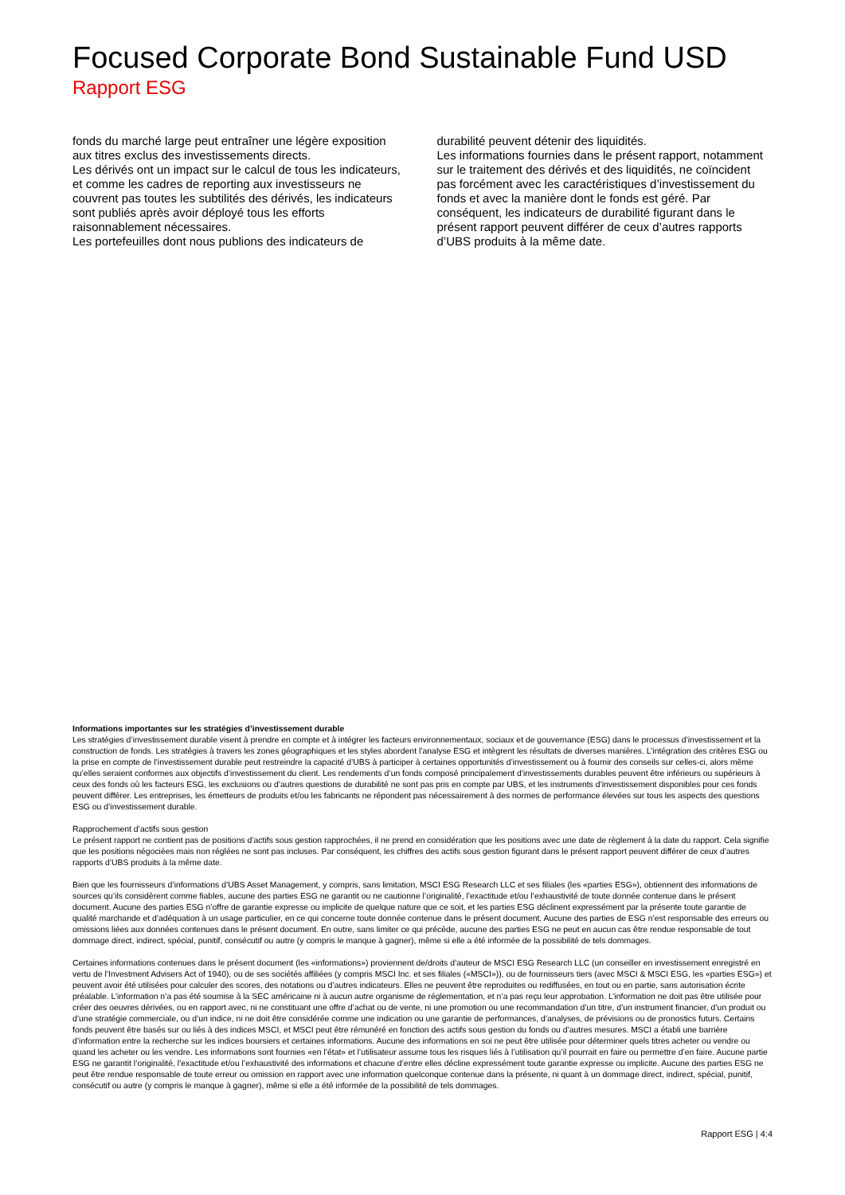Focused Corporate Bond Sustainable Fund USD
Rapport ESG
fonds du marché large peut entraîner une légère exposition aux titres exclus des investissements directs.
Les dérivés ont un impact sur le calcul de tous les indicateurs, et comme les cadres de reporting aux investisseurs ne couvrent pas toutes les subtilités des dérivés, les indicateurs sont publiés après avoir déployé tous les efforts raisonnablement nécessaires.
Les portefeuilles dont nous publions des indicateurs de
durabilité peuvent détenir des liquidités.
Les informations fournies dans le présent rapport, notamment sur le traitement des dérivés et des liquidités, ne coïncident pas forcément avec les caractéristiques d’investissement du fonds et avec la manière dont le fonds est géré. Par conséquent, les indicateurs de durabilité figurant dans le présent rapport peuvent différer de ceux d’autres rapports d’UBS produits à la même date.
Informations importantes sur les stratégies d’investissement durable
Les stratégies d’investissement durable visent à prendre en compte et à intégrer les facteurs environnementaux, sociaux et de gouvernance (ESG) dans le processus d’investissement et la construction de fonds. Les stratégies à travers les zones géographiques et les styles abordent l’analyse ESG et intègrent les résultats de diverses manières. L’intégration des critères ESG ou la prise en compte de l’investissement durable peut restreindre la capacité d’UBS à participer à certaines opportunités d’investissement ou à fournir des conseils sur celles-ci, alors même qu’elles seraient conformes aux objectifs d’investissement du client. Les rendements d’un fonds composé principalement d’investissements durables peuvent être inférieurs ou supérieurs à ceux des fonds où les facteurs ESG, les exclusions ou d’autres questions de durabilité ne sont pas pris en compte par UBS, et les instruments d’investissement disponibles pour ces fonds peuvent différer. Les entreprises, les émetteurs de produits et/ou les fabricants ne répondent pas nécessairement à des normes de performance élevées sur tous les aspects des questions ESG ou d’investissement durable.
Rapprochement d’actifs sous gestion
Le présent rapport ne contient pas de positions d’actifs sous gestion rapprochées, il ne prend en considération que les positions avec une date de règlement à la date du rapport. Cela signifie que les positions négociées mais non réglées ne sont pas incluses. Par conséquent, les chiffres des actifs sous gestion figurant dans le présent rapport peuvent différer de ceux d’autres rapports d’UBS produits à la même date.
Bien que les fournisseurs d’informations d’UBS Asset Management, y compris, sans limitation, MSCI ESG Research LLC et ses filiales (les «parties ESG»), obtiennent des informations de sources qu’ils considèrent comme fiables, aucune des parties ESG ne garantit ou ne cautionne l’originalité, l’exactitude et/ou l’exhaustivité de toute donnée contenue dans le présent document. Aucune des parties ESG n’offre de garantie expresse ou implicite de quelque nature que ce soit, et les parties ESG déclinent expressément par la présente toute garantie de qualité marchande et d’adéquation à un usage particulier, en ce qui concerne toute donnée contenue dans le présent document. Aucune des parties de ESG n’est responsable des erreurs ou omissions liées aux données contenues dans le présent document. En outre, sans limiter ce qui précède, aucune des parties ESG ne peut en aucun cas être rendue responsable de tout dommage direct, indirect, spécial, punitif, consécutif ou autre (y compris le manque à gagner), même si elle a été informée de la possibilité de tels dommages.
Certaines informations contenues dans le présent document (les «informations») proviennent de/droits d’auteur de MSCI ESG Research LLC (un conseiller en investissement enregistré en vertu de l’Investment Advisers Act of 1940), ou de ses sociétés affiliées (y compris MSCI Inc. et ses filiales («MSCI»)), ou de fournisseurs tiers (avec MSCI & MSCI ESG, les «parties ESG») et peuvent avoir été utilisées pour calculer des scores, des notations ou d’autres indicateurs. Elles ne peuvent être reproduites ou rediffusées, en tout ou en partie, sans autorisation écrite préalable. L’information n’a pas été soumise à la SEC américaine ni à aucun autre organisme de réglementation, et n’a pas reçu leur approbation. L’information ne doit pas être utilisée pour créer des oeuvres dérivées, ou en rapport avec, ni ne constituant une offre d’achat ou de vente, ni une promotion ou une recommandation d’un titre, d’un instrument financier, d’un produit ou d’une stratégie commerciale, ou d’un indice, ni ne doit être considérée comme une indication ou une garantie de performances, d’analyses, de prévisions ou de pronostics futurs. Certains fonds peuvent être basés sur ou liés à des indices MSCI, et MSCI peut être rémunéré en fonction des actifs sous gestion du fonds ou d’autres mesures. MSCI a établi une barrière d’information entre la recherche sur les indices boursiers et certaines informations. Aucune des informations en soi ne peut être utilisée pour déterminer quels titres acheter ou vendre ou quand les acheter ou les vendre. Les informations sont fournies «en l’état» et l’utilisateur assume tous les risques liés à l’utilisation qu’il pourrait en faire ou permettre d’en faire. Aucune partie ESG ne garantit l’originalité, l’exactitude et/ou l’exhaustivité des informations et chacune d’entre elles décline expressément toute garantie expresse ou implicite. Aucune des parties ESG ne peut être rendue responsable de toute erreur ou omission en rapport avec une information quelconque contenue dans la présente, ni quant à un dommage direct, indirect, spécial, punitif, consécutif ou autre (y compris le manque à gagner), même si elle a été informée de la possibilité de tels dommages.
Rapport ESG | 4:4